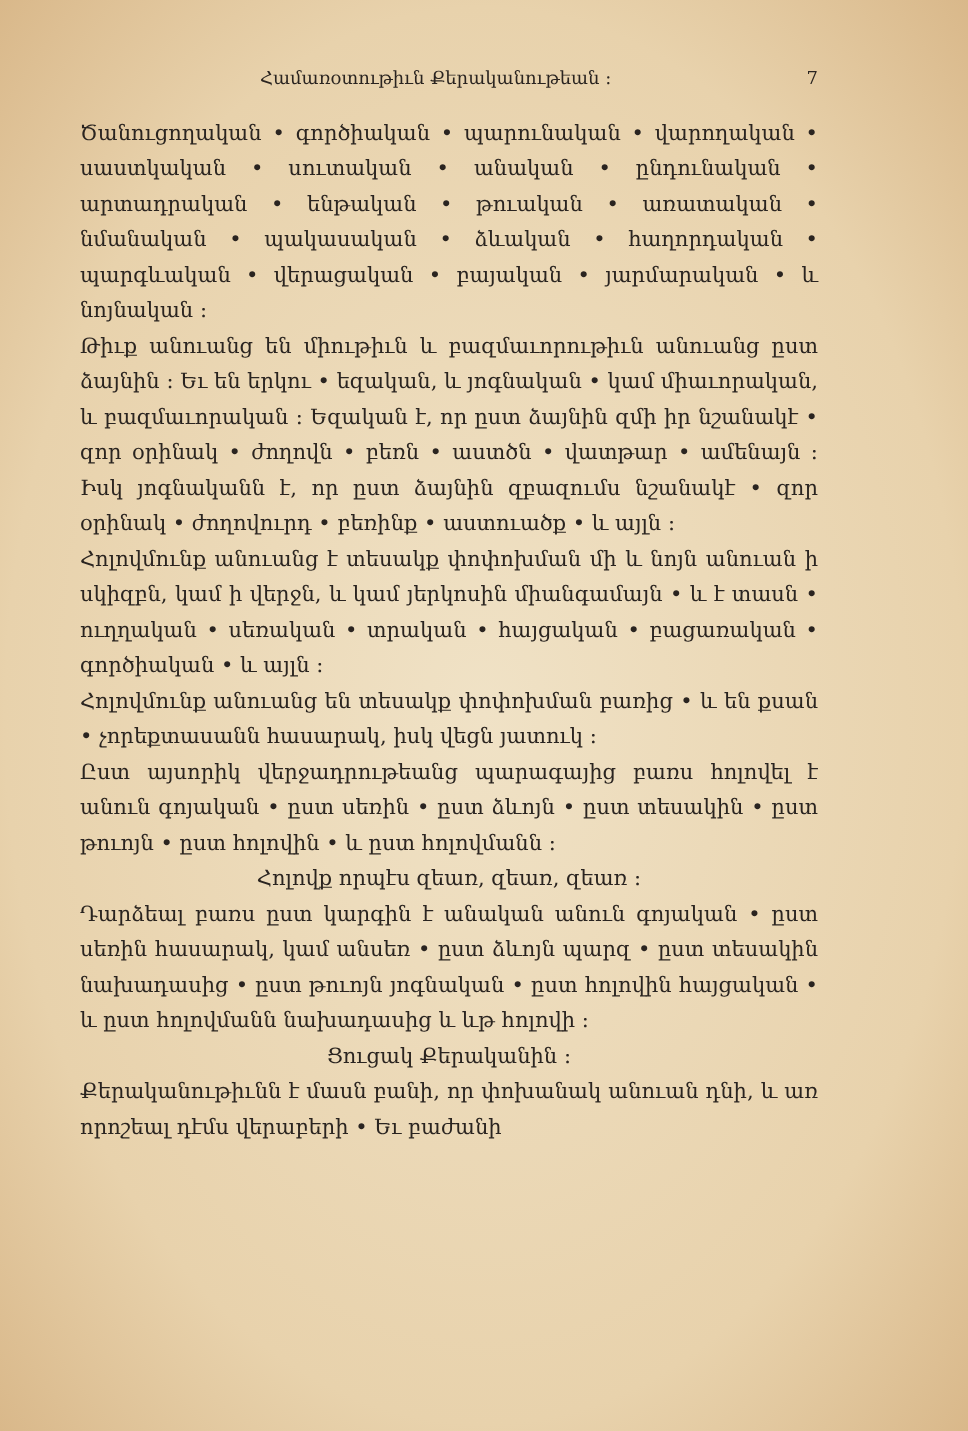Համառօտութիւն Քերականութեան ։ 7
Ծանուցողական • գործիական • պարունական • վարողական • սաստկական • սուտական • անական • ընդունական • արտադրական • ենթական • թուական • առատական • նմանական • պակասական • ձևական • հաղորդական • պարգևական • վերացական • բայական • յարմարական • և նոյնական ։
Թիւք անուանց են միութիւն և բազմաւորութիւն անուանց ըստ ձայնին ։ Եւ են երկու • եզական, և յոգնական • կամ միաւորական, և բազմաւորական ։ Եզական է, որ ըստ ձայնին զմի իր նշանակէ • զոր օրինակ • ժողովն • բեռն • աստծն • վատթար • ամենայն ։ Իսկ յոգնականն է, որ ըստ ձայնին զբազումս նշանակէ • զոր օրինակ • ժողովուրդ • բեռինք • աստուածք • և այլն ։
Հոլովմունք անուանց է տեսակք փոփոխման մի և նոյն անուան ի սկիզբն, կամ ի վերջն, և կամ յերկոսին միանգամայն • և է տասն • ուղղական • սեռական • տրական • հայցական • բացառական • գործիական • և այլն ։
Հոլովմունք անուանց են տեսակք փոփոխման բառից • և են քսան • չորեքտասանն հասարակ, իսկ վեցն յատուկ ։
Ըստ այսորիկ վերջադրութեանց պարագայից բառս հոլովել է անուն գոյական • ըստ սեռին • ըստ ձևոյն • ըստ տեսակին • ըստ թուոյն • ըստ հոլովին • և ըստ հոլովմանն ։
Հոլովք որպէս զեառ, զեառ, զեառ ։
Դարձեալ բառս ըստ կարգին է անական անուն գոյական • ըստ սեռին հասարակ, կամ անսեռ • ըստ ձևոյն պարզ • ըստ տեսակին նախադասից • ըստ թուոյն յոգնական • ըստ հոլովին հայցական • և ըստ հոլովմանն նախադասից և ևթ հոլովի ։
Ցուցակ Քերականին ։
Քերականութիւնն է մասն բանի, որ փոխանակ անուան դնի, և առ որոշեալ դէմս վերաբերի • Եւ բաժանի